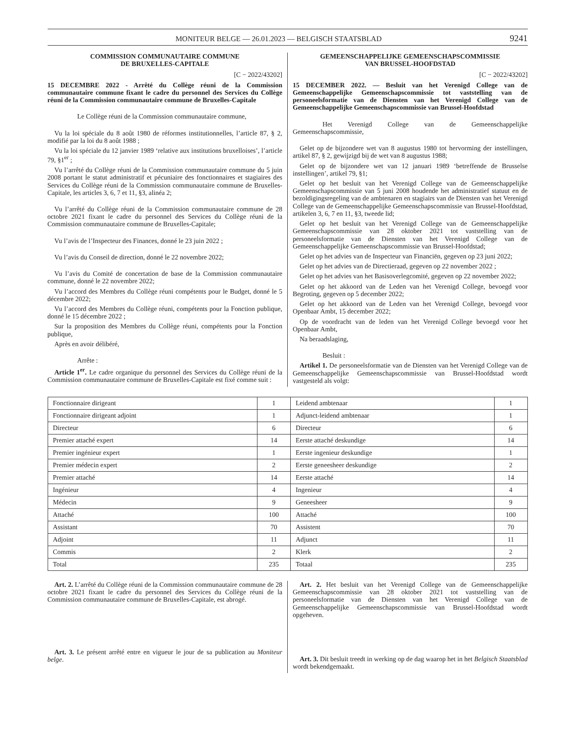MONITEUR BELGE — 26.01.2023 — BELGISCH STAATSBLAD 9241
COMMISSION COMMUNAUTAIRE COMMUNE
DE BRUXELLES-CAPITALE
[C − 2022/43202]
15 DECEMBRE 2022 - Arrêté du Collège réuni de la Commission communautaire commune fixant le cadre du personnel des Services du Collège réuni de la Commission communautaire commune de Bruxelles-Capitale
Le Collège réuni de la Commission communautaire commune,
Vu la loi spéciale du 8 août 1980 de réformes institutionnelles, l’article 87, § 2, modifié par la loi du 8 août 1988 ;
Vu la loi spéciale du 12 janvier 1989 ‘relative aux institutions bruxelloises’, l’article 79, §1<sup>er</sup> ;
Vu l’arrêté du Collège réuni de la Commission communautaire commune du 5 juin 2008 portant le statut administratif et pécuniaire des fonctionnaires et stagiaires des Services du Collège réuni de la Commission communautaire commune de Bruxelles-Capitale, les articles 3, 6, 7 et 11, §3, alinéa 2;
Vu l’arrêté du Collège réuni de la Commission communautaire commune de 28 octobre 2021 fixant le cadre du personnel des Services du Collège réuni de la Commission communautaire commune de Bruxelles-Capitale;
Vu l’avis de l’Inspecteur des Finances, donné le 23 juin 2022 ;
Vu l’avis du Conseil de direction, donné le 22 novembre 2022;
Vu l’avis du Comité de concertation de base de la Commission communautaire commune, donné le 22 novembre 2022;
Vu l’accord des Membres du Collège réuni compétents pour le Budget, donné le 5 décembre 2022;
Vu l’accord des Membres du Collège réuni, compétents pour la Fonction publique, donné le 15 décembre 2022 ;
Sur la proposition des Membres du Collège réuni, compétents pour la Fonction publique,
Après en avoir délibéré,
Arrête :
Article 1<sup>er</sup>. Le cadre organique du personnel des Services du Collège réuni de la Commission communautaire commune de Bruxelles-Capitale est fixé comme suit :
GEMEENSCHAPPELIJKE GEMEENSCHAPSCOMMISSIE
VAN BRUSSEL-HOOFDSTAD
[C − 2022/43202]
15 DECEMBER 2022. — Besluit van het Verenigd College van de Gemeenschappelijke Gemeenschapscommissie tot vaststelling van de personeelsformatie van de Diensten van het Verenigd College van de Gemeenschappelijke Gemeenschapscommissie van Brussel-Hoofdstad
Het Verenigd College van de Gemeenschappelijke Gemeenschapscommissie,
Gelet op de bijzondere wet van 8 augustus 1980 tot hervorming der instellingen, artikel 87, § 2, gewijzigd bij de wet van 8 augustus 1988;
Gelet op de bijzondere wet van 12 januari 1989 ‘betreffende de Brusselse instellingen’, artikel 79, §1;
Gelet op het besluit van het Verenigd College van de Gemeenschappelijke Gemeenschapscommissie van 5 juni 2008 houdende het administratief statuut en de bezoldigingsregeling van de ambtenaren en stagiairs van de Diensten van het Verenigd College van de Gemeenschappelijke Gemeenschapscommissie van Brussel-Hoofdstad, artikelen 3, 6, 7 en 11, §3, tweede lid;
Gelet op het besluit van het Verenigd College van de Gemeenschappelijke Gemeenschapscommissie van 28 oktober 2021 tot vaststelling van de personeelsformatie van de Diensten van het Verenigd College van de Gemeenschappelijke Gemeenschapscommissie van Brussel-Hoofdstad;
Gelet op het advies van de Inspecteur van Financiën, gegeven op 23 juni 2022;
Gelet op het advies van de Directieraad, gegeven op 22 november 2022 ;
Gelet op het advies van het Basisoverlegcomité, gegeven op 22 november 2022;
Gelet op het akkoord van de Leden van het Verenigd College, bevoegd voor Begroting, gegeven op 5 december 2022;
Gelet op het akkoord van de Leden van het Verenigd College, bevoegd voor Openbaar Ambt, 15 december 2022;
Op de voordracht van de leden van het Verenigd College bevoegd voor het Openbaar Ambt,
Na beraadslaging,
Besluit :
Artikel 1. De personeelsformatie van de Diensten van het Verenigd College van de Gemeenschappelijke Gemeenschapscommissie van Brussel-Hoofdstad wordt vastgesteld als volgt:
| Fonctionnaire dirigeant | 1 | Leidend ambtenaar | 1 |
| Fonctionnaire dirigeant adjoint | 1 | Adjunct-leidend ambtenaar | 1 |
| Directeur | 6 | Directeur | 6 |
| Premier attaché expert | 14 | Eerste attaché deskundige | 14 |
| Premier ingénieur expert | 1 | Eerste ingenieur deskundige | 1 |
| Premier médecin expert | 2 | Eerste geneesheer deskundige | 2 |
| Premier attaché | 14 | Eerste attaché | 14 |
| Ingénieur | 4 | Ingenieur | 4 |
| Médecin | 9 | Geneesheer | 9 |
| Attaché | 100 | Attaché | 100 |
| Assistant | 70 | Assistent | 70 |
| Adjoint | 11 | Adjunct | 11 |
| Commis | 2 | Klerk | 2 |
| Total | 235 | Totaal | 235 |
Art. 2. L’arrêté du Collège réuni de la Commission communautaire commune de 28 octobre 2021 fixant le cadre du personnel des Services du Collège réuni de la Commission communautaire commune de Bruxelles-Capitale, est abrogé.
Art. 3. Le présent arrêté entre en vigueur le jour de sa publication au Moniteur belge.
Art. 2. Het besluit van het Verenigd College van de Gemeenschappelijke Gemeenschapscommissie van 28 oktober 2021 tot vaststelling van de personeelsformatie van de Diensten van het Verenigd College van de Gemeenschappelijke Gemeenschapscommissie van Brussel-Hoofdstad wordt opgeheven.
Art. 3. Dit besluit treedt in werking op de dag waarop het in het Belgisch Staatsblad wordt bekendgemaakt.